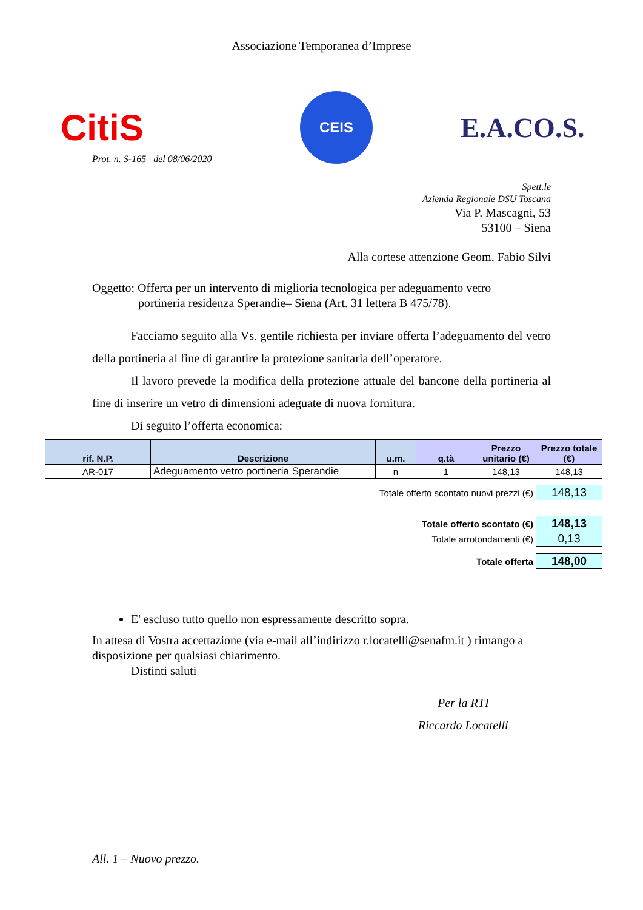Associazione Temporanea d’Imprese
CitiS
CEIS
E.A.CO.S.
Prot. n. S-165 del 08/06/2020
Spett.le
Azienda Regionale DSU Toscana
Via P. Mascagni, 53
53100 – Siena
Alla cortese attenzione Geom. Fabio Silvi
Oggetto: Offerta per un intervento di miglioria tecnologica per adeguamento vetro
portineria residenza Sperandie– Siena (Art. 31 lettera B 475/78).
Facciamo seguito alla Vs. gentile richiesta per inviare offerta l’adeguamento del vetro della portineria al fine di garantire la protezione sanitaria dell’operatore.
Il lavoro prevede la modifica della protezione attuale del bancone della portineria al fine di inserire un vetro di dimensioni adeguate di nuova fornitura.
Di seguito l’offerta economica:
| rif. N.P. | Descrizione | u.m. | q.tà | Prezzo unitario (€) | Prezzo totale (€) |
| --- | --- | --- | --- | --- | --- |
| AR-017 | Adeguamento vetro portineria Sperandie | n | 1 | 148,13 | 148,13 |
| Totale offerto scontato nuovi prezzi (€) | 148,13 |
| Totale offerto scontato (€) | 148,13 |
| Totale arrotondamenti (€) | 0,13 |
| Totale offerta | 148,00 |
E' escluso tutto quello non espressamente descritto sopra.
In attesa di Vostra accettazione (via e-mail all’indirizzo r.locatelli@senafm.it ) rimango a disposizione per qualsiasi chiarimento.
Distinti saluti
Per la RTI
Riccardo Locatelli
All. 1 – Nuovo prezzo.